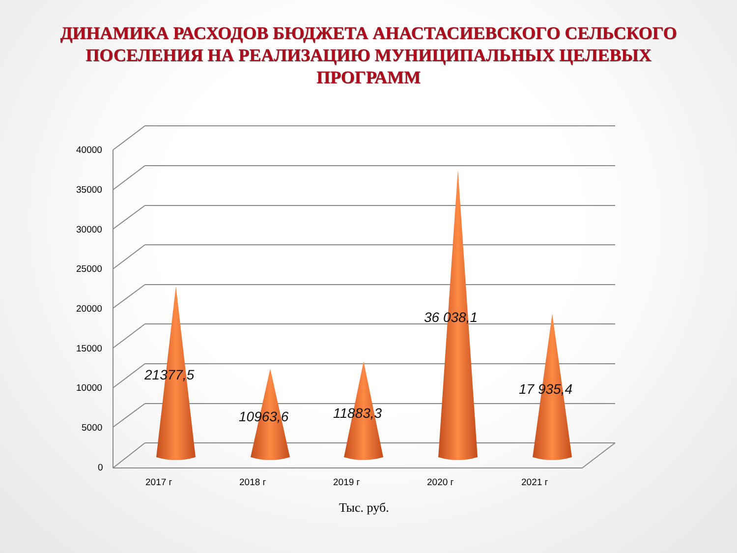ДИНАМИКА РАСХОДОВ БЮДЖЕТА АНАСТАСИЕВСКОГО СЕЛЬСКОГО
ПОСЕЛЕНИЯ НА РЕАЛИЗАЦИЮ МУНИЦИПАЛЬНЫХ ЦЕЛЕВЫХ
ПРОГРАММ
40000
35000
30000
25000
20000
15000
10000
5000
0
21377,5
10963,6 11883,3
36 038,1
17 935,4
2017 г 2018 г 2019 г 2020 г 2021 г
Тыс. руб.